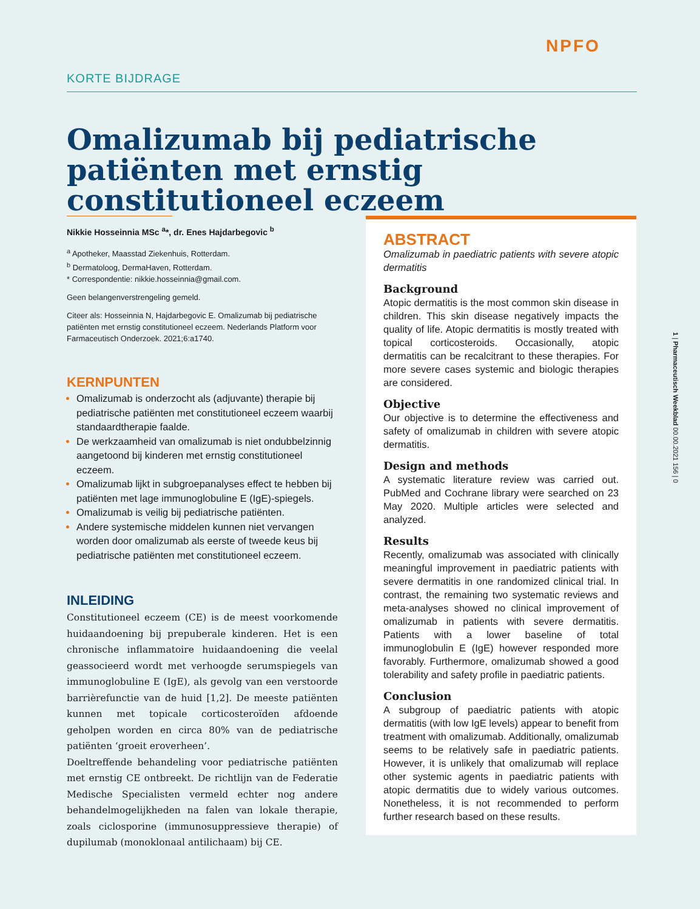NPFO
KORTE BIJDRAGE
Omalizumab bij pediatrische patiënten met ernstig constitutioneel eczeem
Nikkie Hosseinnia MSc <sup>a</sup>*, dr. Enes Hajdarbegovic <sup>b</sup>
<sup>a</sup> Apotheker, Maasstad Ziekenhuis, Rotterdam.
<sup>b</sup> Dermatoloog, DermaHaven, Rotterdam.
* Correspondentie: nikkie.hosseinnia@gmail.com.
Geen belangenverstrengeling gemeld.
Citeer als: Hosseinnia N, Hajdarbegovic E. Omalizumab bij pediatrische patiënten met ernstig constitutioneel eczeem. Nederlands Platform voor Farmaceutisch Onderzoek. 2021;6:a1740.
KERNPUNTEN
Omalizumab is onderzocht als (adjuvante) therapie bij pediatrische patiënten met constitutioneel eczeem waarbij standaardtherapie faalde.
De werkzaamheid van omalizumab is niet ondubbelzinnig aangetoond bij kinderen met ernstig constitutioneel eczeem.
Omalizumab lijkt in subgroepanalyses effect te hebben bij patiënten met lage immunoglobuline E (IgE)-spiegels.
Omalizumab is veilig bij pediatrische patiënten.
Andere systemische middelen kunnen niet vervangen worden door omalizumab als eerste of tweede keus bij pediatrische patiënten met constitutioneel eczeem.
INLEIDING
Constitutioneel eczeem (CE) is de meest voorkomende huidaandoening bij prepuberale kinderen. Het is een chronische inflammatoire huidaandoening die veelal geassocieerd wordt met verhoogde serumspiegels van immunoglobuline E (IgE), als gevolg van een verstoorde barrièrefunctie van de huid [1,2]. De meeste patiënten kunnen met topicale corticosteroïden afdoende geholpen worden en circa 80% van de pediatrische patiënten ‘groeit eroverheen’.
Doeltreffende behandeling voor pediatrische patiënten met ernstig CE ontbreekt. De richtlijn van de Federatie Medische Specialisten vermeld echter nog andere behandelmogelijkheden na falen van lokale therapie, zoals ciclosporine (immunosuppressieve therapie) of dupilumab (monoklonaal antilichaam) bij CE.
ABSTRACT
Omalizumab in paediatric patients with severe atopic dermatitis
Background
Atopic dermatitis is the most common skin disease in children. This skin disease negatively impacts the quality of life. Atopic dermatitis is mostly treated with topical corticosteroids. Occasionally, atopic dermatitis can be recalcitrant to these therapies. For more severe cases systemic and biologic therapies are considered.
Objective
Our objective is to determine the effectiveness and safety of omalizumab in children with severe atopic dermatitis.
Design and methods
A systematic literature review was carried out. PubMed and Cochrane library were searched on 23 May 2020. Multiple articles were selected and analyzed.
Results
Recently, omalizumab was associated with clinically meaningful improvement in paediatric patients with severe dermatitis in one randomized clinical trial. In contrast, the remaining two systematic reviews and meta-analyses showed no clinical improvement of omalizumab in patients with severe dermatitis. Patients with a lower baseline of total immunoglobulin E (IgE) however responded more favorably. Furthermore, omalizumab showed a good tolerability and safety profile in paediatric patients.
Conclusion
A subgroup of paediatric patients with atopic dermatitis (with low IgE levels) appear to benefit from treatment with omalizumab. Additionally, omalizumab seems to be relatively safe in paediatric patients. However, it is unlikely that omalizumab will replace other systemic agents in paediatric patients with atopic dermatitis due to widely various outcomes. Nonetheless, it is not recommended to perform further research based on these results.
1 | Pharmaceutisch Weekblad 00.00.2021 156 | 0